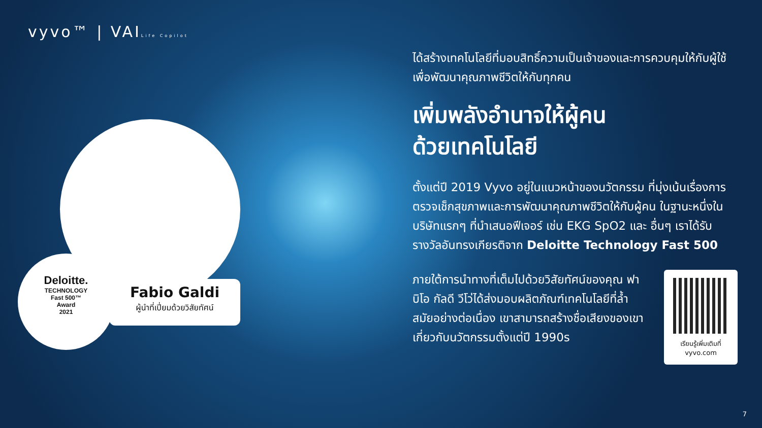vyvo™ | VAILife Copilot
Deloitte.
TECHNOLOGY
Fast 500™
Award
2021
Fabio Galdi
ผู้นำที่เปี่ยมด้วยวิสัยทัศน์
ได้สร้างเทคโนโลยีที่มอบสิทธิ์ความเป็นเจ้าของและการควบคุมให้กับผู้ใช้ เพื่อพัฒนาคุณภาพชีวิตให้กับทุกคน
เพิ่มพลังอำนาจให้ผู้คน
ด้วยเทคโนโลยี
ตั้งแต่ปี 2019 Vyvo อยู่ในแนวหน้าของนวัตกรรม ที่มุ่งเน้นเรื่องการตรวจเช็กสุขภาพและการพัฒนาคุณภาพชีวิตให้กับผู้คน ในฐานะหนึ่งในบริษัทแรกๆ ที่นำเสนอฟีเจอร์ เช่น EKG SpO2 และ อื่นๆ เราได้รับรางวัลอันทรงเกียรติจาก Deloitte Technology Fast 500
ภายใต้การนำทางที่เต็มไปด้วยวิสัยทัศน์ของคุณ ฟาบิโอ กัลดี วีโว่ได้ส่งมอบผลิตภัณฑ์เทคโนโลยีที่ล้ำสมัยอย่างต่อเนื่อง เขาสามารถสร้างชื่อเสียงของเขาเกี่ยวกับนวัตกรรมตั้งแต่ปี 1990s
เรียนรู้เพิ่มเติมที่
vyvo.com
7